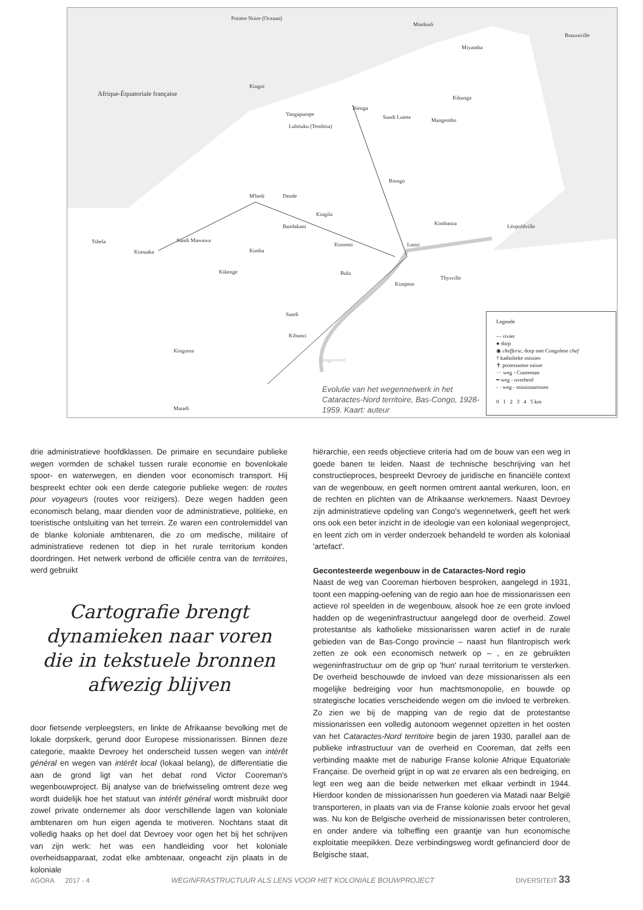Pointre Noire (Oceaan)
Mindouli
Brazzaville
Miyamba
Afrique-Équatoriale française
Kingoï
Yangapumpe
Lubituku (Tembisa)
Bienga
Sundi Lutete Mangembo
Kikunga
Biongo
M'bedi Dende
Kingila
Bandakani Kimbanza Léopoldville
Tshela
Kimuaka
Sundi Mawawa
Kimba
Kinsemi Luozi
Kikenge Bulu
Kimpese
Thysville
Sundi
Kibunzi
Kingoma
Congo river
Matadi
Evolutie van het wegennetwerk in het Cataractes-Nord territoire, Bas-Congo, 1928-1959. Kaart: auteur
Legende
— rivier
● dorp
◉ chefferie, dorp met Congolese chef
† katholieke missies
✝ protestantse misse
··· weg - Cooreman
━ weg - overheid
- · weg - missionarissen
0 1 2 3 4 5 km
drie administratieve hoofdklassen. De primaire en secundaire publieke wegen vormden de schakel tussen rurale economie en bovenlokale spoor- en waterwegen, en dienden voor economisch transport. Hij bespreekt echter ook een derde categorie publieke wegen: de routes pour voyageurs (routes voor reizigers). Deze wegen hadden geen economisch belang, maar dienden voor de administratieve, politieke, en toeristische ontsluiting van het terrein. Ze waren een controlemiddel van de blanke koloniale ambtenaren, die zo om medische, militaire of administratieve redenen tot diep in het rurale territorium konden doordringen. Het netwerk verbond de officiële centra van de territoires, werd gebruikt
Cartografie brengt dynamieken naar voren die in tekstuele bronnen afwezig blijven
door fietsende verpleegsters, en linkte de Afrikaanse bevolking met de lokale dorpskerk, gerund door Europese missionarissen. Binnen deze categorie, maakte Devroey het onderscheid tussen wegen van intérêt général en wegen van intérêt local (lokaal belang), de differentiatie die aan de grond ligt van het debat rond Victor Cooreman's wegenbouwproject. Bij analyse van de briefwisseling omtrent deze weg wordt duidelijk hoe het statuut van intérêt général wordt misbruikt door zowel private ondernemer als door verschillende lagen van koloniale ambtenaren om hun eigen agenda te motiveren. Nochtans staat dit volledig haaks op het doel dat Devroey voor ogen het bij het schrijven van zijn werk: het was een handleiding voor het koloniale overheidsapparaat, zodat elke ambtenaar, ongeacht zijn plaats in de koloniale
hiërarchie, een reeds objectieve criteria had om de bouw van een weg in goede banen te leiden. Naast de technische beschrijving van het constructieproces, bespreekt Devroey de juridische en financiële context van de wegenbouw, en geeft normen omtrent aantal werkuren, loon, en de rechten en plichten van de Afrikaanse werknemers. Naast Devroey zijn administratieve opdeling van Congo's wegennetwerk, geeft het werk ons ook een beter inzicht in de ideologie van een koloniaal wegenproject, en leent zich om in verder onderzoek behandeld te worden als koloniaal 'artefact'.
Gecontesteerde wegenbouw in de Cataractes-Nord regio
Naast de weg van Cooreman hierboven besproken, aangelegd in 1931, toont een mapping-oefening van de regio aan hoe de missionarissen een actieve rol speelden in de wegenbouw, alsook hoe ze een grote invloed hadden op de wegeninfrastructuur aangelegd door de overheid. Zowel protestantse als katholieke missionarissen waren actief in de rurale gebieden van de Bas-Congo provincie – naast hun filantropisch werk zetten ze ook een economisch netwerk op – , en ze gebruikten wegeninfrastructuur om de grip op 'hun' ruraal territorium te versterken. De overheid beschouwde de invloed van deze missionarissen als een mogelijke bedreiging voor hun machtsmonopolie, en bouwde op strategische locaties verscheidende wegen om die invloed te verbreken. Zo zien we bij de mapping van de regio dat de protestantse missionarissen een volledig autonoom wegennet opzetten in het oosten van het Cataractes-Nord territoire begin de jaren 1930, parallel aan de publieke infrastructuur van de overheid en Cooreman, dat zelfs een verbinding maakte met de naburige Franse kolonie Afrique Equatoriale Française. De overheid grijpt in op wat ze ervaren als een bedreiging, en legt een weg aan die beide netwerken met elkaar verbindt in 1944. Hierdoor konden de missionarissen hun goederen via Matadi naar België transporteren, in plaats van via de Franse kolonie zoals ervoor het geval was. Nu kon de Belgische overheid de missionarissen beter controleren, en onder andere via tolheffing een graantje van hun economische exploitatie meepikken. Deze verbindingsweg wordt gefinancierd door de Belgische staat,
AGORA 2017 - 4 WEGINFRASTRUCTUUR ALS LENS VOOR HET KOLONIALE BOUWPROJECT DIVERSITEIT 33